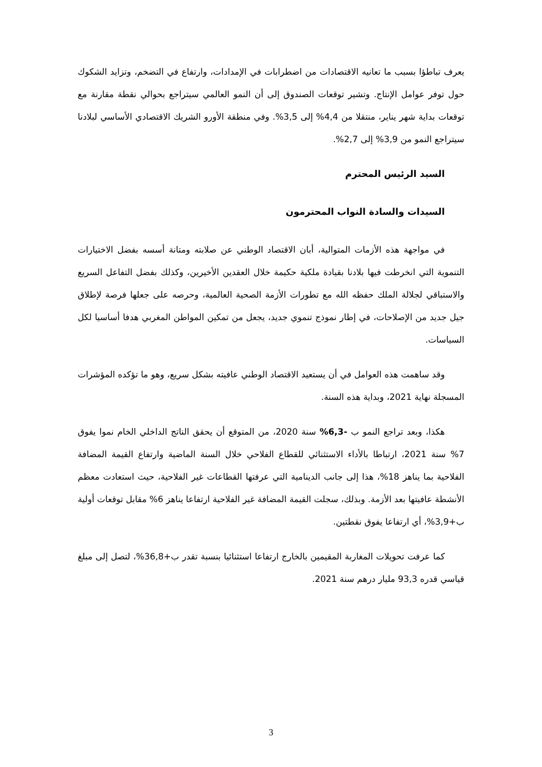يعرف تباطؤا بسبب ما تعانيه الاقتصادات من اضطرابات في الإمدادات، وارتفاع في التضخم، وتزايد الشكوك حول توفر عوامل الإنتاج. وتشير توقعات الصندوق إلى أن النمو العالمي سيتراجع بحوالي نقطة مقارنة مع توقعات بداية شهر يناير، منتقلا من 4,4% إلى 3,5%. وفي منطقة الأورو الشريك الاقتصادي الأساسي لبلادنا سيتراجع النمو من 3,9% إلى 2,7%.
السيد الرئيس المحترم
السيدات والسادة النواب المحترمون
في مواجهة هذه الأزمات المتوالية، أبان الاقتصاد الوطني عن صلابته ومتانة أسسه بفضل الاختيارات التنموية التي انخرطت فيها بلادنا بقيادة ملكية حكيمة خلال العقدين الأخيرين، وكذلك بفضل التفاعل السريع والاستباقي لجلالة الملك حفظه الله مع تطورات الأزمة الصحية العالمية، وحرصه على جعلها فرصة لإطلاق جيل جديد من الإصلاحات، في إطار نموذج تنموي جديد، يجعل من تمكين المواطن المغربي هدفا أساسيا لكل السياسات.
وقد ساهمت هذه العوامل في أن يستعيد الاقتصاد الوطني عافيته بشكل سريع، وهو ما تؤكده المؤشرات المسجلة نهاية 2021، وبداية هذه السنة.
هكذا، وبعد تراجع النمو ب -6,3% سنة 2020، من المتوقع أن يحقق الناتج الداخلي الخام نموا يفوق 7% سنة 2021، ارتباطا بالأداء الاستثنائي للقطاع الفلاحي خلال السنة الماضية وارتفاع القيمة المضافة الفلاحية بما يناهز 18%، هذا إلى جانب الدينامية التي عرفتها القطاعات غير الفلاحية، حيث استعادت معظم الأنشطة عافيتها بعد الأزمة. وبذلك، سجلت القيمة المضافة غير الفلاحية ارتفاعا يناهز 6% مقابل توقعات أولية ب+3,9%، أي ارتفاعا يفوق نقطتين.
كما عرفت تحويلات المغاربة المقيمين بالخارج ارتفاعا استثنائيا بنسبة تقدر ب+36,8%، لتصل إلى مبلغ قياسي قدره 93,3 مليار درهم سنة 2021.
3